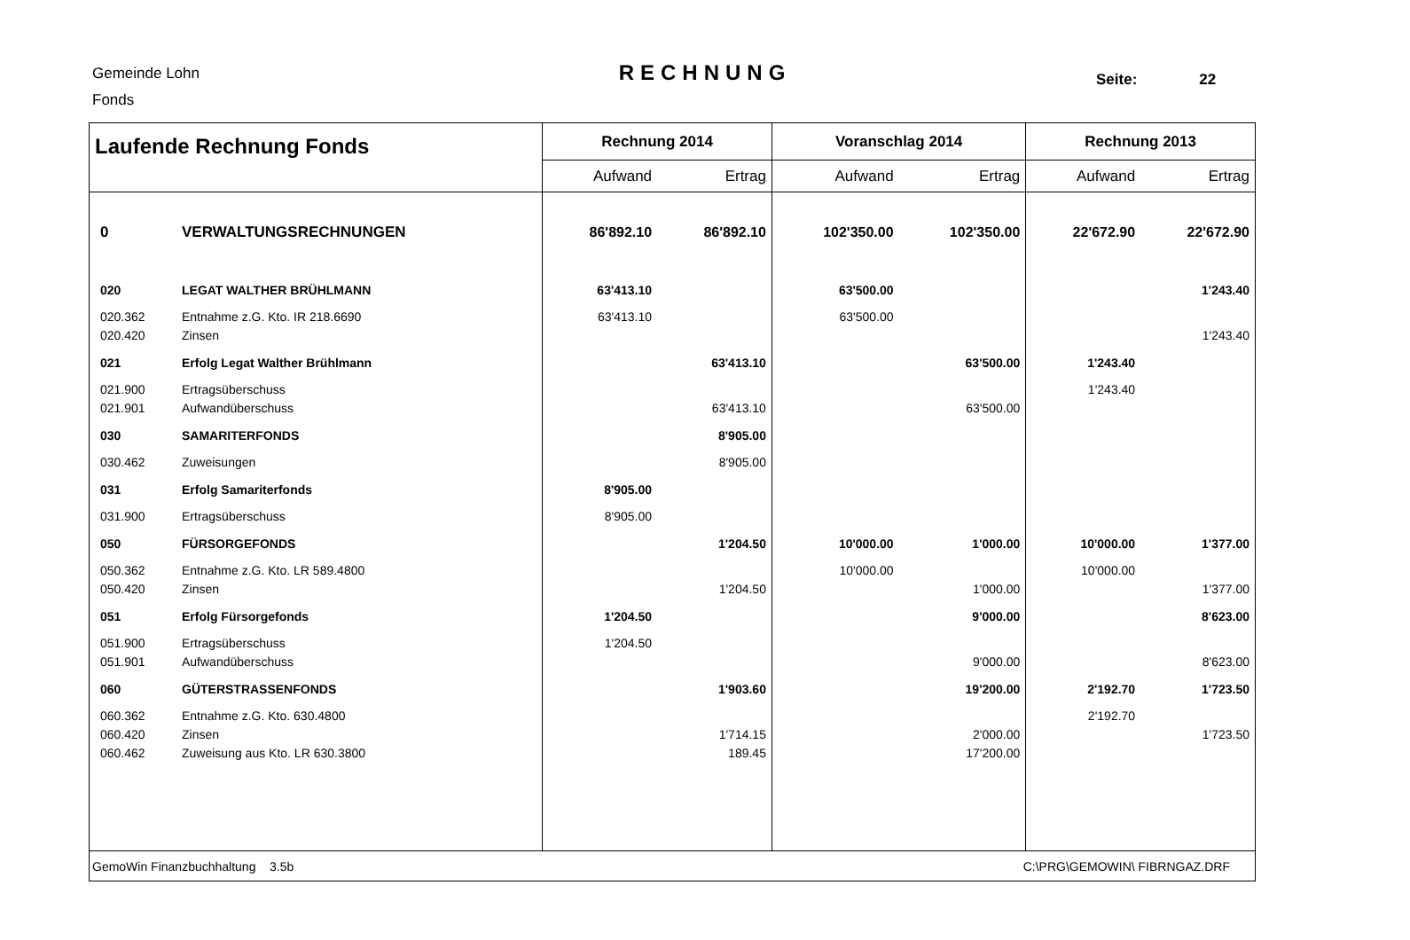Gemeinde Lohn
Fonds
RECHNUNG Seite: 22
| Laufende Rechnung Fonds | | Rechnung 2014 | | Voranschlag 2014 | | Rechnung 2013 | |
| --- | --- | --- | --- | --- | --- | --- | --- |
| | | Aufwand | Ertrag | Aufwand | Ertrag | Aufwand | Ertrag |
| 0 | VERWALTUNGSRECHNUNGEN | 86'892.10 | 86'892.10 | 102'350.00 | 102'350.00 | 22'672.90 | 22'672.90 |
| 020 | LEGAT WALTHER BRÜHLMANN | 63'413.10 | | 63'500.00 | | | 1'243.40 |
| 020.362 | Entnahme z.G. Kto. IR 218.6690 | 63'413.10 | | 63'500.00 | | | |
| 020.420 | Zinsen | | | | | | 1'243.40 |
| 021 | Erfolg Legat Walther Brühlmann | | 63'413.10 | | 63'500.00 | 1'243.40 | |
| 021.900 | Ertragsüberschuss | | | | | 1'243.40 | |
| 021.901 | Aufwandüberschuss | | 63'413.10 | | 63'500.00 | | |
| 030 | SAMARITERFONDS | | 8'905.00 | | | | |
| 030.462 | Zuweisungen | | 8'905.00 | | | | |
| 031 | Erfolg Samariterfonds | 8'905.00 | | | | | |
| 031.900 | Ertragsüberschuss | 8'905.00 | | | | | |
| 050 | FÜRSORGEFONDS | | 1'204.50 | 10'000.00 | 1'000.00 | 10'000.00 | 1'377.00 |
| 050.362 | Entnahme z.G. Kto. LR 589.4800 | | | 10'000.00 | | 10'000.00 | |
| 050.420 | Zinsen | | 1'204.50 | | 1'000.00 | | 1'377.00 |
| 051 | Erfolg Fürsorgefonds | 1'204.50 | | | 9'000.00 | | 8'623.00 |
| 051.900 | Ertragsüberschuss | 1'204.50 | | | | | |
| 051.901 | Aufwandüberschuss | | | | 9'000.00 | | 8'623.00 |
| 060 | GÜTERSTRASSENFONDS | | 1'903.60 | | 19'200.00 | 2'192.70 | 1'723.50 |
| 060.362 | Entnahme z.G. Kto. 630.4800 | | | | | 2'192.70 | |
| 060.420 | Zinsen | | 1'714.15 | | 2'000.00 | | 1'723.50 |
| 060.462 | Zuweisung aus Kto. LR 630.3800 | | 189.45 | | 17'200.00 | | |
| GemoWin Finanzbuchhaltung 3.5b | | | | C:\PRG\GEMOWIN\ FIBRNGAZ.DRF | | | |